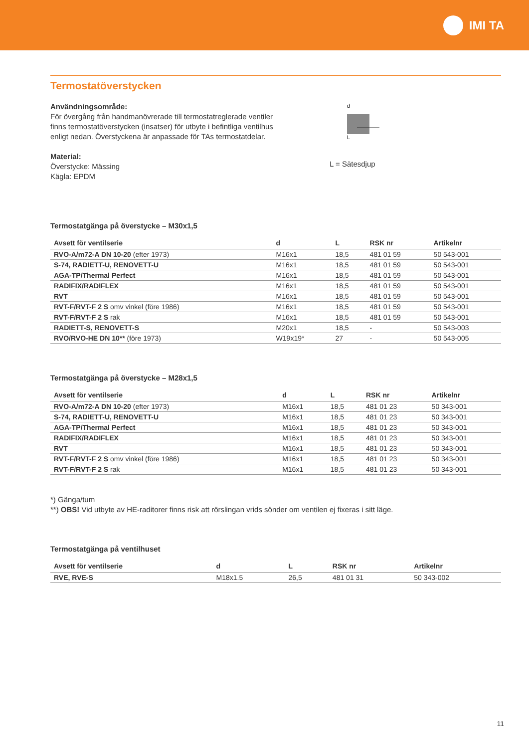IMI TA
Termostatöverstycken
Användningsområde:
För övergång från handmanövrerade till termostatreglerade ventiler finns termostatöverstycken (insatser) för utbyte i befintliga ventilhus enligt nedan. Överstyckena är anpassade för TAs termostatdelar.
Material:
Överstycke: Mässing
Kägla: EPDM
d
L
L = Sätesdjup
Termostatgänga på överstycke – M30x1,5
| Avsett för ventilserie | d | L | RSK nr | Artikelnr |
| --- | --- | --- | --- | --- |
| RVO-A/m72-A DN 10-20 (efter 1973) | M16x1 | 18,5 | 481 01 59 | 50 543-001 |
| S-74, RADIETT-U, RENOVETT-U | M16x1 | 18,5 | 481 01 59 | 50 543-001 |
| AGA-TP/Thermal Perfect | M16x1 | 18,5 | 481 01 59 | 50 543-001 |
| RADIFIX/RADIFLEX | M16x1 | 18,5 | 481 01 59 | 50 543-001 |
| RVT | M16x1 | 18,5 | 481 01 59 | 50 543-001 |
| RVT-F/RVT-F 2 S omv vinkel (före 1986) | M16x1 | 18,5 | 481 01 59 | 50 543-001 |
| RVT-F/RVT-F 2 S rak | M16x1 | 18,5 | 481 01 59 | 50 543-001 |
| RADIETT-S, RENOVETT-S | M20x1 | 18,5 | - | 50 543-003 |
| RVO/RVO-HE DN 10** (före 1973) | W19x19* | 27 | - | 50 543-005 |
Termostatgänga på överstycke – M28x1,5
| Avsett för ventilserie | d | L | RSK nr | Artikelnr |
| --- | --- | --- | --- | --- |
| RVO-A/m72-A DN 10-20 (efter 1973) | M16x1 | 18,5 | 481 01 23 | 50 343-001 |
| S-74, RADIETT-U, RENOVETT-U | M16x1 | 18,5 | 481 01 23 | 50 343-001 |
| AGA-TP/Thermal Perfect | M16x1 | 18,5 | 481 01 23 | 50 343-001 |
| RADIFIX/RADIFLEX | M16x1 | 18,5 | 481 01 23 | 50 343-001 |
| RVT | M16x1 | 18,5 | 481 01 23 | 50 343-001 |
| RVT-F/RVT-F 2 S omv vinkel (före 1986) | M16x1 | 18,5 | 481 01 23 | 50 343-001 |
| RVT-F/RVT-F 2 S rak | M16x1 | 18,5 | 481 01 23 | 50 343-001 |
*) Gänga/tum
**) OBS! Vid utbyte av HE-raditorer finns risk att rörslingan vrids sönder om ventilen ej fixeras i sitt läge.
Termostatgänga på ventilhuset
| Avsett för ventilserie | d | L | RSK nr | Artikelnr |
| --- | --- | --- | --- | --- |
| RVE, RVE-S | M18x1.5 | 26,5 | 481 01 31 | 50 343-002 |
11